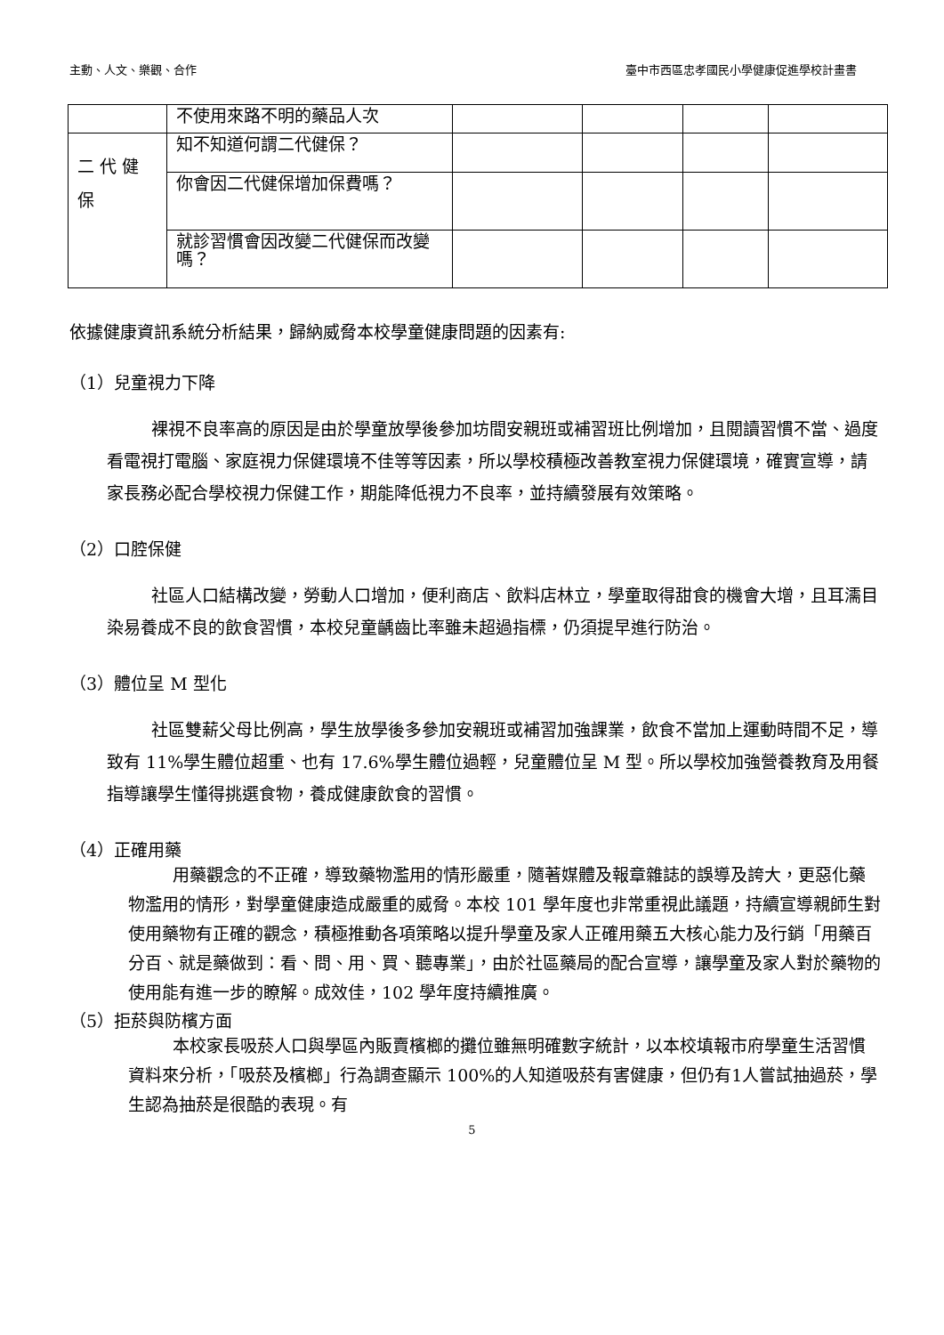主動、人文、樂觀、合作 臺中市西區忠孝國民小學健康促進學校計畫書
| | 不使用來路不明的藥品人次 | | | | |
| 二 代 健 保 | 知不知道何謂二代健保？ | | | | |
| | 你會因二代健保增加保費嗎？ | | | | |
| | 就診習慣會因改變二代健保而改變嗎？ | | | | |
依據健康資訊系統分析結果，歸納威脅本校學童健康問題的因素有:
（1）兒童視力下降
裸視不良率高的原因是由於學童放學後參加坊間安親班或補習班比例增加，且閱讀習慣不當、過度看電視打電腦、家庭視力保健環境不佳等等因素，所以學校積極改善教室視力保健環境，確實宣導，請家長務必配合學校視力保健工作，期能降低視力不良率，並持續發展有效策略。
（2）口腔保健
社區人口結構改變，勞動人口增加，便利商店、飲料店林立，學童取得甜食的機會大增，且耳濡目染易養成不良的飲食習慣，本校兒童齲齒比率雖未超過指標，仍須提早進行防治。
（3）體位呈 M 型化
社區雙薪父母比例高，學生放學後多參加安親班或補習加強課業，飲食不當加上運動時間不足，導致有 11%學生體位超重、也有 17.6%學生體位過輕，兒童體位呈 M 型。所以學校加強營養教育及用餐指導讓學生懂得挑選食物，養成健康飲食的習慣。
（4）正確用藥
用藥觀念的不正確，導致藥物濫用的情形嚴重，隨著媒體及報章雜誌的誤導及誇大，更惡化藥物濫用的情形，對學童健康造成嚴重的威脅。本校 101 學年度也非常重視此議題，持續宣導親師生對使用藥物有正確的觀念，積極推動各項策略以提升學童及家人正確用藥五大核心能力及行銷「用藥百分百、就是藥做到：看、問、用、買、聽專業」，由於社區藥局的配合宣導，讓學童及家人對於藥物的使用能有進一步的瞭解。成效佳，102 學年度持續推廣。
（5）拒菸與防檳方面
本校家長吸菸人口與學區內販賣檳榔的攤位雖無明確數字統計，以本校填報市府學童生活習慣資料來分析，「吸菸及檳榔」行為調查顯示 100%的人知道吸菸有害健康，但仍有1人嘗試抽過菸，學生認為抽菸是很酷的表現。有
5